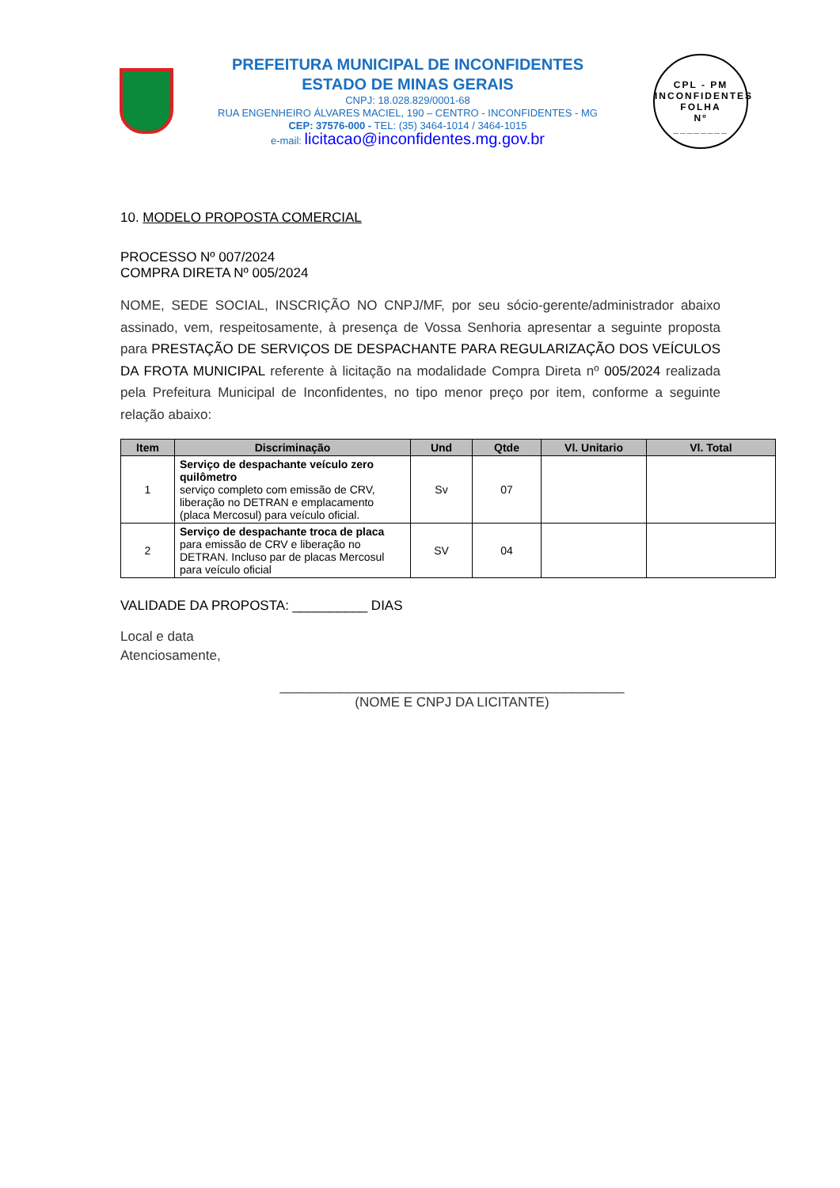PREFEITURA MUNICIPAL DE INCONFIDENTES
ESTADO DE MINAS GERAIS
CNPJ: 18.028.829/0001-68
RUA ENGENHEIRO ÁLVARES MACIEL, 190 – CENTRO - INCONFIDENTES - MG
CEP: 37576-000 - TEL: (35) 3464-1014 / 3464-1015
e-mail: licitacao@inconfidentes.mg.gov.br
CPL - PM INCONFIDENTES
FOLHA
Nº
________
10. MODELO PROPOSTA COMERCIAL
PROCESSO Nº 007/2024
COMPRA DIRETA Nº 005/2024
NOME, SEDE SOCIAL, INSCRIÇÃO NO CNPJ/MF, por seu sócio-gerente/administrador abaixo assinado, vem, respeitosamente, à presença de Vossa Senhoria apresentar a seguinte proposta para PRESTAÇÃO DE SERVIÇOS DE DESPACHANTE PARA REGULARIZAÇÃO DOS VEÍCULOS DA FROTA MUNICIPAL referente à licitação na modalidade Compra Direta nº 005/2024 realizada pela Prefeitura Municipal de Inconfidentes, no tipo menor preço por item, conforme a seguinte relação abaixo:
| Item | Discriminação | Und | Qtde | Vl. Unitario | Vl. Total |
| --- | --- | --- | --- | --- | --- |
| 1 | Serviço de despachante veículo zero quilômetro serviço completo com emissão de CRV, liberação no DETRAN e emplacamento (placa Mercosul) para veículo oficial. | Sv | 07 | | |
| 2 | Serviço de despachante troca de placa para emissão de CRV e liberação no DETRAN. Incluso par de placas Mercosul para veículo oficial | SV | 04 | | |
VALIDADE DA PROPOSTA: __________ DIAS
Local e data
Atenciosamente,
______________________________________________
(NOME E CNPJ DA LICITANTE)